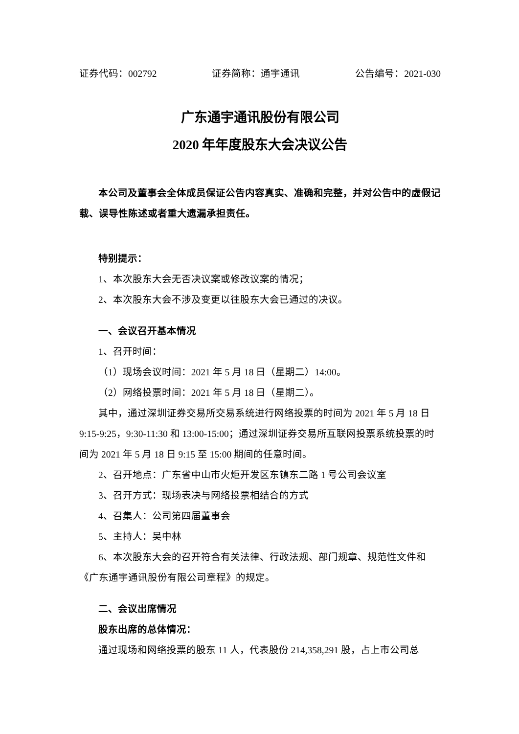证券代码：002792 证券简称：通宇通讯 公告编号：2021-030
广东通宇通讯股份有限公司
2020 年年度股东大会决议公告
本公司及董事会全体成员保证公告内容真实、准确和完整，并对公告中的虚假记载、误导性陈述或者重大遗漏承担责任。
特别提示：
1、本次股东大会无否决议案或修改议案的情况；
2、本次股东大会不涉及变更以往股东大会已通过的决议。
一、会议召开基本情况
1、召开时间：
（1）现场会议时间：2021 年 5 月 18 日（星期二）14:00。
（2）网络投票时间：2021 年 5 月 18 日（星期二）。
其中，通过深圳证券交易所交易系统进行网络投票的时间为 2021 年 5 月 18 日 9:15-9:25，9:30-11:30 和 13:00-15:00；通过深圳证券交易所互联网投票系统投票的时间为 2021 年 5 月 18 日 9:15 至 15:00 期间的任意时间。
2、召开地点：广东省中山市火炬开发区东镇东二路 1 号公司会议室
3、召开方式：现场表决与网络投票相结合的方式
4、召集人：公司第四届董事会
5、主持人：吴中林
6、本次股东大会的召开符合有关法律、行政法规、部门规章、规范性文件和《广东通宇通讯股份有限公司章程》的规定。
二、会议出席情况
股东出席的总体情况：
通过现场和网络投票的股东 11 人，代表股份 214,358,291 股，占上市公司总